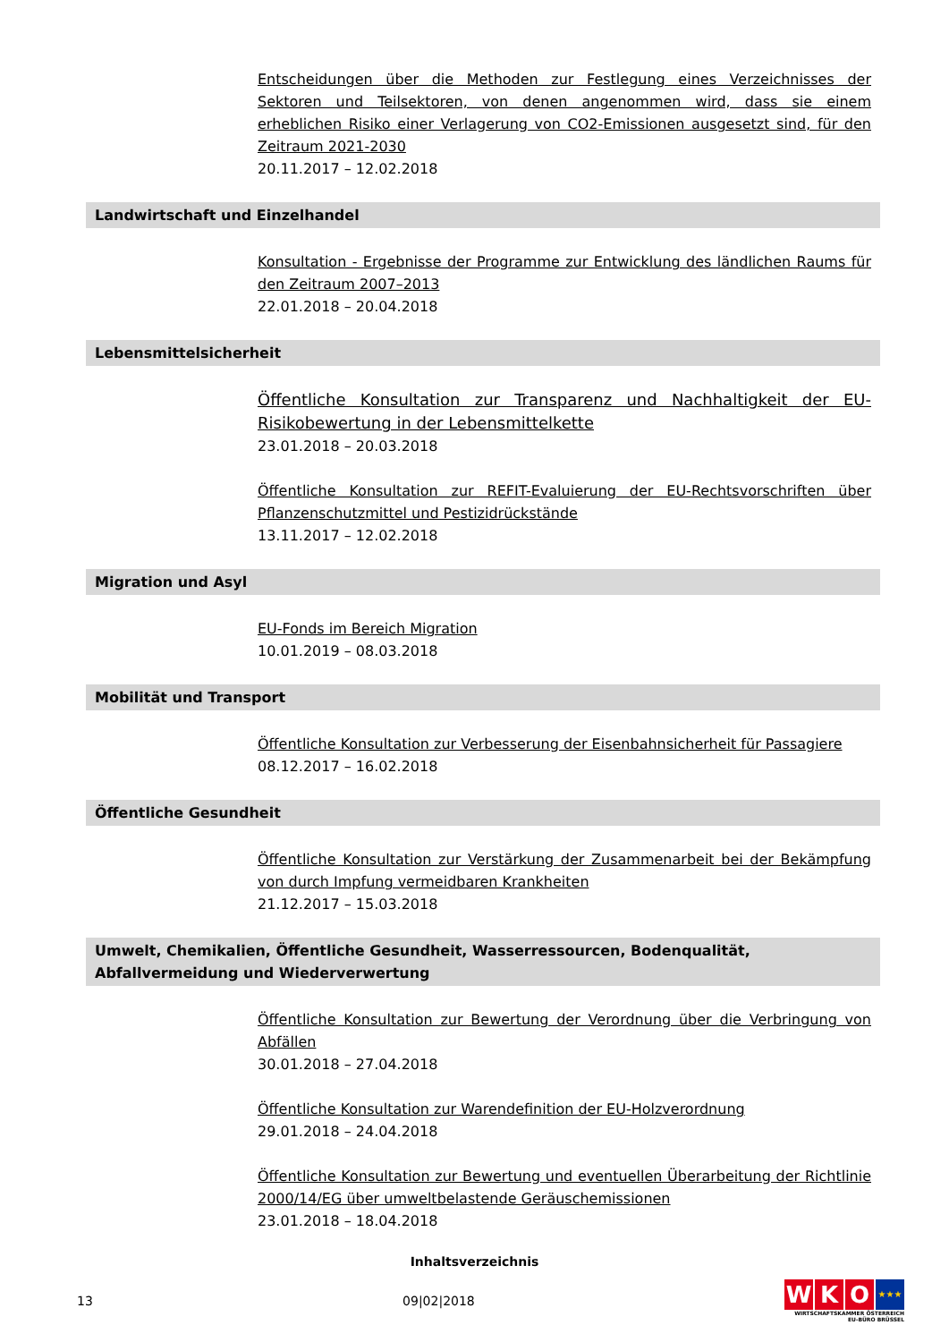Entscheidungen über die Methoden zur Festlegung eines Verzeichnisses der Sektoren und Teilsektoren, von denen angenommen wird, dass sie einem erheblichen Risiko einer Verlagerung von CO2-Emissionen ausgesetzt sind, für den Zeitraum 2021-2030
20.11.2017 – 12.02.2018
Landwirtschaft und Einzelhandel
Konsultation - Ergebnisse der Programme zur Entwicklung des ländlichen Raums für den Zeitraum 2007–2013
22.01.2018 – 20.04.2018
Lebensmittelsicherheit
Öffentliche Konsultation zur Transparenz und Nachhaltigkeit der EU-Risikobewertung in der Lebensmittelkette
23.01.2018 – 20.03.2018
Öffentliche Konsultation zur REFIT-Evaluierung der EU-Rechtsvorschriften über Pflanzenschutzmittel und Pestizidrückstände
13.11.2017 – 12.02.2018
Migration und Asyl
EU-Fonds im Bereich Migration
10.01.2019 – 08.03.2018
Mobilität und Transport
Öffentliche Konsultation zur Verbesserung der Eisenbahnsicherheit für Passagiere
08.12.2017 – 16.02.2018
Öffentliche Gesundheit
Öffentliche Konsultation zur Verstärkung der Zusammenarbeit bei der Bekämpfung von durch Impfung vermeidbaren Krankheiten
21.12.2017 – 15.03.2018
Umwelt, Chemikalien, Öffentliche Gesundheit, Wasserressourcen, Bodenqualität, Abfallvermeidung und Wiederverwertung
Öffentliche Konsultation zur Bewertung der Verordnung über die Verbringung von Abfällen
30.01.2018 – 27.04.2018
Öffentliche Konsultation zur Warendefinition der EU-Holzverordnung
29.01.2018 – 24.04.2018
Öffentliche Konsultation zur Bewertung und eventuellen Überarbeitung der Richtlinie 2000/14/EG über umweltbelastende Geräuschemissionen
23.01.2018 – 18.04.2018
Inhaltsverzeichnis
13 09|02|2018
W K O ★★★
WIRTSCHAFTSKAMMER ÖSTERREICH
EU-BÜRO BRÜSSEL